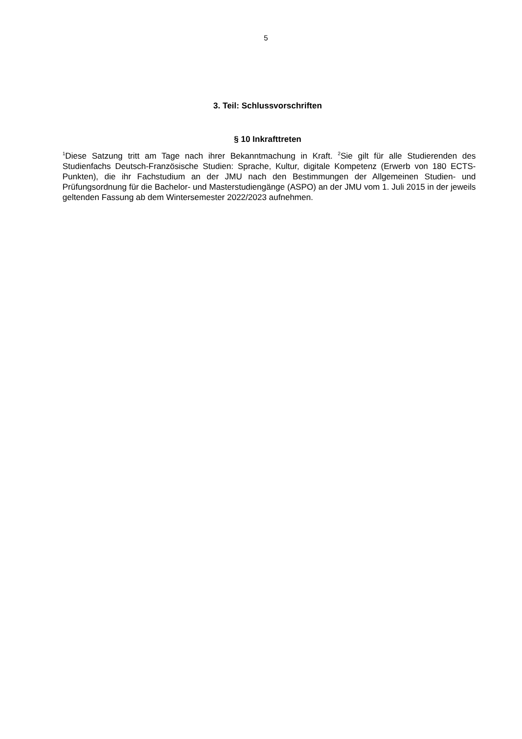5
3. Teil: Schlussvorschriften
§ 10 Inkrafttreten
<sup>1</sup> Diese Satzung tritt am Tage nach ihrer Bekanntmachung in Kraft. <sup>2</sup>Sie gilt für alle Studierenden des Studienfachs Deutsch-Französische Studien: Sprache, Kultur, digitale Kompetenz (Erwerb von 180 ECTS-Punkten), die ihr Fachstudium an der JMU nach den Bestimmungen der Allgemeinen Studien- und Prüfungsordnung für die Bachelor- und Masterstudiengänge (ASPO) an der JMU vom 1. Juli 2015 in der jeweils geltenden Fassung ab dem Wintersemester 2022/2023 aufnehmen.